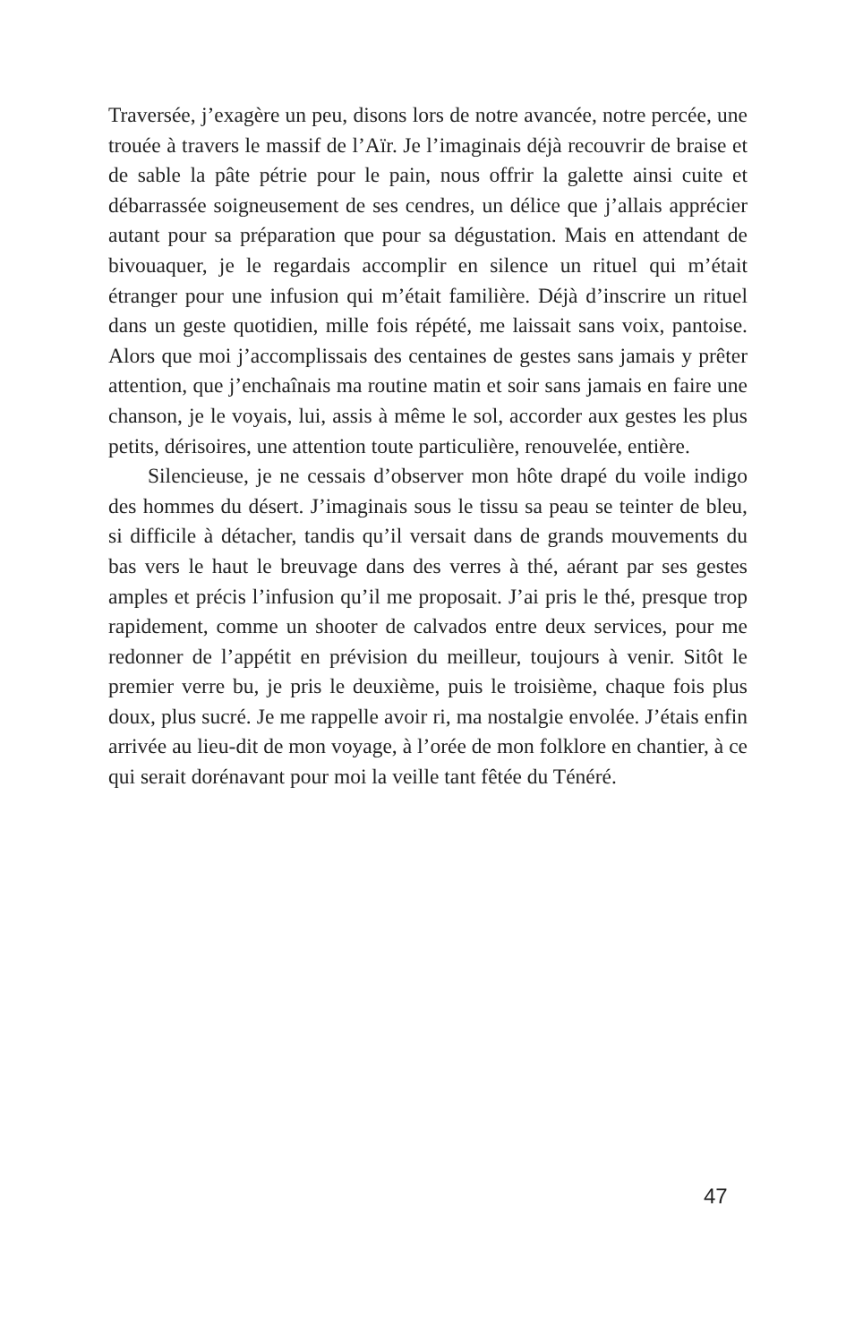Traversée, j’exagère un peu, disons lors de notre avancée, notre percée, une trouée à travers le massif de l’Aïr. Je l’imaginais déjà recouvrir de braise et de sable la pâte pétrie pour le pain, nous offrir la galette ainsi cuite et débarrassée soigneusement de ses cendres, un délice que j’allais apprécier autant pour sa préparation que pour sa dégustation. Mais en attendant de bivouaquer, je le regardais accomplir en silence un rituel qui m’était étranger pour une infusion qui m’était familière. Déjà d’inscrire un rituel dans un geste quotidien, mille fois répété, me laissait sans voix, pantoise. Alors que moi j’accomplissais des centaines de gestes sans jamais y prêter attention, que j’enchaînais ma routine matin et soir sans jamais en faire une chanson, je le voyais, lui, assis à même le sol, accorder aux gestes les plus petits, dérisoires, une attention toute particulière, renouvelée, entière.
Silencieuse, je ne cessais d’observer mon hôte drapé du voile indigo des hommes du désert. J’imaginais sous le tissu sa peau se teinter de bleu, si difficile à détacher, tandis qu’il versait dans de grands mouvements du bas vers le haut le breuvage dans des verres à thé, aérant par ses gestes amples et précis l’infusion qu’il me proposait. J’ai pris le thé, presque trop rapidement, comme un shooter de calvados entre deux services, pour me redonner de l’appétit en prévision du meilleur, toujours à venir. Sitôt le premier verre bu, je pris le deuxième, puis le troisième, chaque fois plus doux, plus sucré. Je me rappelle avoir ri, ma nostalgie envolée. J’étais enfin arrivée au lieu-dit de mon voyage, à l’orée de mon folklore en chantier, à ce qui serait dorénavant pour moi la veille tant fêtée du Ténéré.
47